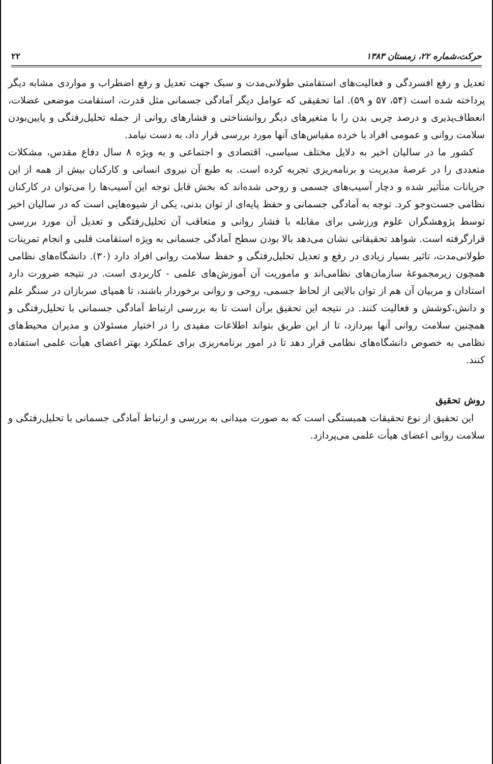حرکت،شماره ۲۲، زمستان ۱۳۸۳ ۲۲
تعدیل و رفع افسردگی و فعالیت‌های استقامتی طولانی‌مدت و سبک جهت تعدیل و رفع اضطراب و مواردی مشابه دیگر پرداخته شده است (۵۴، ۵۷ و ۵۹). اما تحقیقی که عوامل دیگر آمادگی جسمانی مثل قدرت، استقامت موضعی عضلات، انعطاف‌پذیری و درصد چربی بدن را با متغیرهای دیگر روانشناختی و فشارهای روانی از جمله تحلیل‌رفتگی و پایین‌بودن سلامت روانی و عمومی افراد با خرده مقیاس‌های آنها مورد بررسی قرار داد، به دست نیامد.
کشور ما در سالیان اخیر به دلایل مختلف سیاسی، اقتصادی و اجتماعی و به ویژه ۸ سال دفاع مقدس، مشکلات متعددی را در عرصهٔ مدیریت و برنامه‌ریزی تجربه کرده است. به طبع آن نیروی انسانی و کارکنان بیش از همه از این جریانات متأثیر شده و دچار آسیب‌های جسمی و روحی شده‌اند که بخش قابل توجه این آسیب‌ها را می‌توان در کارکنان نظامی جست‌وجو کرد. توجه به آمادگی جسمانی و حفظ پایه‌ای از توان بدنی، یکی از شیوه‌هایی است که در سالیان اخیر توسط پژوهشگران علوم ورزشی برای مقابله با فشار روانی و متعاقب آن تحلیل‌رفتگی و تعدیل آن مورد بررسی قرارگرفته است. شواهد تحقیقاتی نشان می‌دهد بالا بودن سطح آمادگی جسمانی به ویژه استقامت قلبی و انجام تمرینات طولانی‌مدت، تاثیر بسیار زیادی در رفع و تعدیل تحلیل‌رفتگی و حفظ سلامت روانی افراد دارد (۳۰). دانشگاه‌های نظامی همچون زیرمجموعهٔ سازمان‌های نظامی‌اند و ماموریت آن آموزش‌های علمی - کاربردی است. در نتیجه ضرورت دارد استادان و مربیان آن هم از توان بالایی از لحاظ جسمی، روحی و روانی برخوردار باشند، تا همپای سربازان در سنگر علم و دانش،کوشش و فعالیت کنند. در نتیجه این تحقیق برآن است تا به بررسی ارتباط آمادگی جسمانی با تحلیل‌رفتگی و همچنین سلامت روانی آنها بپردازد، تا از این طریق بتواند اطلاعات مفیدی را در اختیار مسئولان و مدیران محیط‌های نظامی به خصوص دانشگاه‌های نظامی قرار دهد تا در امور برنامه‌ریزی برای عملکرد بهتر اعضای هیأت علمی استفاده کنند.
روش تحقیق
این تحقیق از نوع تحقیقات همبستگی است که به صورت میدانی به بررسی و ارتباط آمادگی جسمانی با تحلیل‌رفتگی و سلامت روانی اعضای هیأت علمی می‌پردازد.